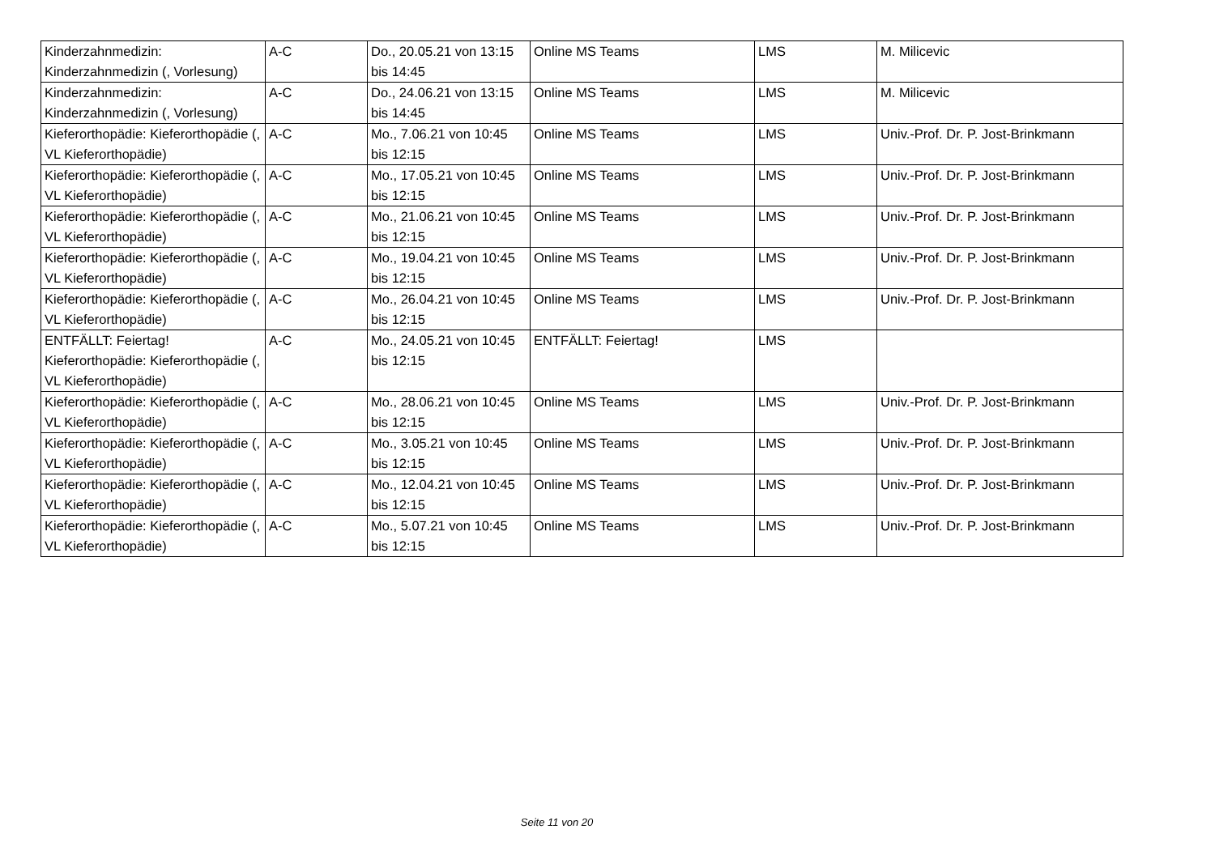| Kinderzahnmedizin: Kinderzahnmedizin (, Vorlesung) | A-C | Do., 20.05.21 von 13:15 bis 14:45 | Online MS Teams | LMS | M. Milicevic |
| Kinderzahnmedizin: Kinderzahnmedizin (, Vorlesung) | A-C | Do., 24.06.21 von 13:15 bis 14:45 | Online MS Teams | LMS | M. Milicevic |
| Kieferorthopädie: Kieferorthopädie (, VL Kieferorthopädie) | A-C | Mo., 7.06.21 von 10:45 bis 12:15 | Online MS Teams | LMS | Univ.-Prof. Dr. P. Jost-Brinkmann |
| Kieferorthopädie: Kieferorthopädie (, VL Kieferorthopädie) | A-C | Mo., 17.05.21 von 10:45 bis 12:15 | Online MS Teams | LMS | Univ.-Prof. Dr. P. Jost-Brinkmann |
| Kieferorthopädie: Kieferorthopädie (, VL Kieferorthopädie) | A-C | Mo., 21.06.21 von 10:45 bis 12:15 | Online MS Teams | LMS | Univ.-Prof. Dr. P. Jost-Brinkmann |
| Kieferorthopädie: Kieferorthopädie (, VL Kieferorthopädie) | A-C | Mo., 19.04.21 von 10:45 bis 12:15 | Online MS Teams | LMS | Univ.-Prof. Dr. P. Jost-Brinkmann |
| Kieferorthopädie: Kieferorthopädie (, VL Kieferorthopädie) | A-C | Mo., 26.04.21 von 10:45 bis 12:15 | Online MS Teams | LMS | Univ.-Prof. Dr. P. Jost-Brinkmann |
| ENTFÄLLT: Feiertag! Kieferorthopädie: Kieferorthopädie (, VL Kieferorthopädie) | A-C | Mo., 24.05.21 von 10:45 bis 12:15 | ENTFÄLLT: Feiertag! | LMS | |
| Kieferorthopädie: Kieferorthopädie (, VL Kieferorthopädie) | A-C | Mo., 28.06.21 von 10:45 bis 12:15 | Online MS Teams | LMS | Univ.-Prof. Dr. P. Jost-Brinkmann |
| Kieferorthopädie: Kieferorthopädie (, VL Kieferorthopädie) | A-C | Mo., 3.05.21 von 10:45 bis 12:15 | Online MS Teams | LMS | Univ.-Prof. Dr. P. Jost-Brinkmann |
| Kieferorthopädie: Kieferorthopädie (, VL Kieferorthopädie) | A-C | Mo., 12.04.21 von 10:45 bis 12:15 | Online MS Teams | LMS | Univ.-Prof. Dr. P. Jost-Brinkmann |
| Kieferorthopädie: Kieferorthopädie (, VL Kieferorthopädie) | A-C | Mo., 5.07.21 von 10:45 bis 12:15 | Online MS Teams | LMS | Univ.-Prof. Dr. P. Jost-Brinkmann |
Seite 11 von 20